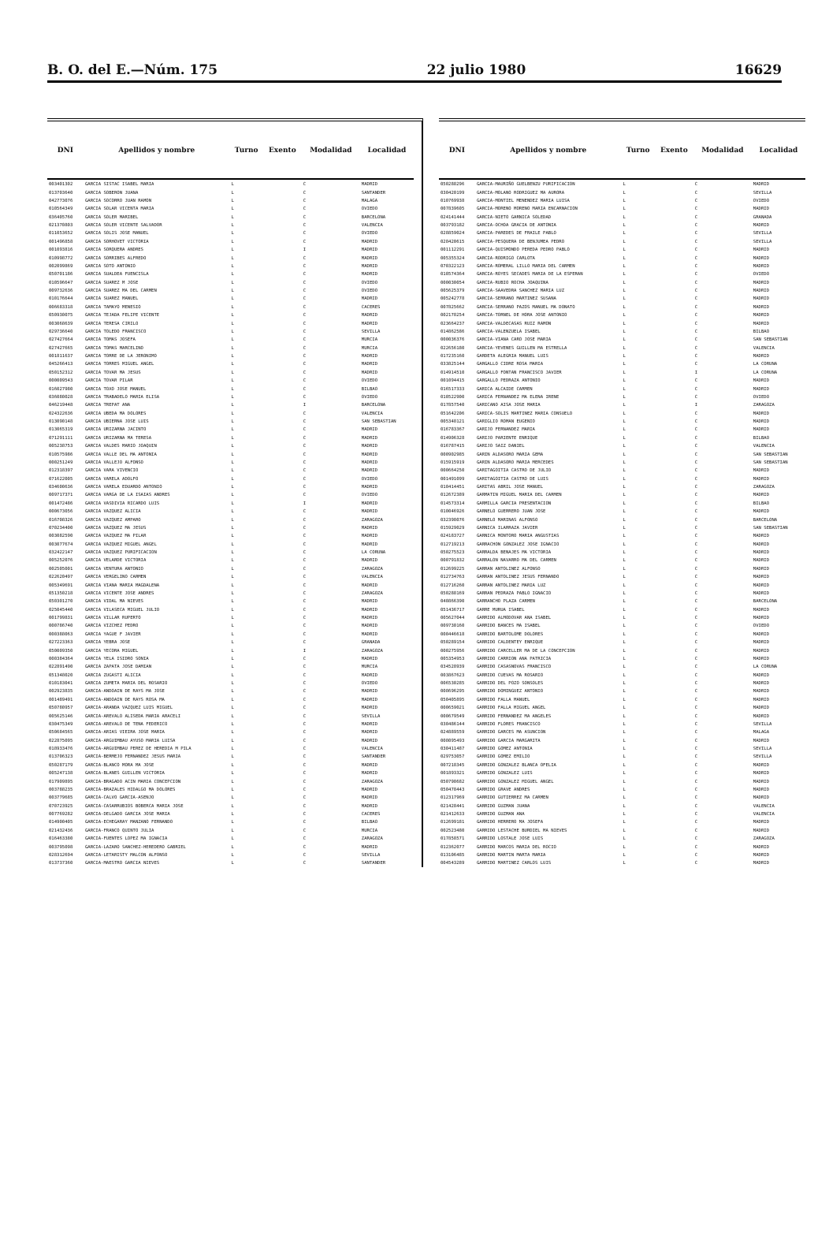B. O. del E.—Núm. 175 22 julio 1980 16629
| DNI | Apellidos y nombre | Turno | Exento | Modalidad | Localidad |
| --- | --- | --- | --- | --- | --- |
| 003401302 | GARCIA SISTAC ISABEL MARIA | L | | C | MADRID |
| 013703640 | GARCIA SOBERON JUANA | L | | C | SANTANDER |
| 042773076 | GARCIA SOCORRO JUAN RAMON | L | | C | MALAGA |
| 010564349 | GARCIA SOLAR VICENTA MARIA | L | | C | OVIEDO |
| 036405760 | GARCIA SOLER MARIBEL | L | | C | BARCELONA |
| 021370803 | GARCIA SOLER VICENTE SALVADOR | L | | C | VALENCIA |
| 011053652 | GARCIA SOLIS JOSE MANUEL | L | | C | OVIEDO |
| 001496858 | GARCIA SORHOVET VICTORIA | L | | C | MADRID |
| 001093816 | GARCIA SORQUERA ANDRES | L | | I | MADRID |
| 010998772 | GARCIA SORRIBES ALFREDO | L | | C | MADRID |
| 002099869 | GARCIA SOTO ANTONIO | L | | C | MADRID |
| 050701186 | GARCIA SUALDEA FUENCISLA | L | | C | MADRID |
| 010596647 | GARCIA SUAREZ M JOSE | L | | C | OVIEDO |
| 009732636 | GARCIA SUAREZ MA DEL CARMEN | L | | C | OVIEDO |
| 010176644 | GARCIA SUAREZ MANUEL | L | | C | MADRID |
| 006683318 | GARCIA TAMAYO MENESIO | L | | C | CACERES |
| 050930075 | GARCIA TEJADA FELIPE VICENTE | L | | C | MADRID |
| 003068639 | GARCIA TERESA CIRILO | L | | C | MADRID |
| 029736640 | GARCIA TOLEDO FRANCISCO | L | | C | SEVILLA |
| 027427664 | GARCIA TOMAS JOSEFA | L | | C | MURCIA |
| 027427665 | GARCIA TOMAS MARCELINO | L | | C | MURCIA |
| 001811637 | GARCIA TORRE DE LA JERONIMO | L | | C | MADRID |
| 045266413 | GARCIA TORRES MIGUEL ANGEL | L | | C | MADRID |
| 050152312 | GARCIA TOVAR MA JESUS | L | | C | MADRID |
| 000009543 | GARCIA TOVAR PILAR | L | | C | OVIEDO |
| 016027980 | GARCIA TOXO JOSE MANUEL | L | | C | BILBAO |
| 036080028 | GARCIA TRABADELO MARIA ELISA | L | | C | OVIEDO |
| 046219448 | GARCIA TREPAT ANA | L | | I | BARCELONA |
| 024322636 | GARCIA UBEDA MA DOLORES | L | | C | VALENCIA |
| 013090148 | GARCIA UBIERNA JOSE LUIS | L | | C | SAN SEBASTIAN |
| 013065319 | GARCIA URIZARNA JACINTO | L | | C | MADRID |
| 071291111 | GARCIA URIZARNA MA TERESA | L | | C | MADRID |
| 005238753 | GARCIA VALDES MARIO JOAQUIN | L | | C | MADRID |
| 010575986 | GARCIA VALLE DEL MA ANTONIA | L | | C | MADRID |
| 000251249 | GARCIA VALLEJO ALFONSO | L | | C | MADRID |
| 012318397 | GARCIA VARA VIVENCIO | L | | C | MADRID |
| 071622005 | GARCIA VARELA ADOLFO | L | | C | OVIEDO |
| 034600636 | GARCIA VARELA EDUARDO ANTONIO | L | | C | MADRID |
| 009717371 | GARCIA VARGA DE LA ISAIAS ANDRES | L | | C | OVIEDO |
| 001472486 | GARCIA VASDIVIA RICARDO LUIS | L | | I | MADRID |
| 000673056 | GARCIA VAZQUEZ ALICIA | L | | C | MADRID |
| 016708326 | GARCIA VAZQUEZ AMPARO | L | | C | ZARAGOZA |
| 070234400 | GARCIA VAZQUEZ MA JESUS | L | | C | MADRID |
| 003082590 | GARCIA VAZQUEZ MA PILAR | L | | C | MADRID |
| 003077674 | GARCIA VAZQUEZ MIGUEL ANGEL | L | | C | MADRID |
| 032422147 | GARCIA VAZQUEZ PURIFICACION | L | | C | LA CORUNA |
| 005252076 | GARCIA VELARDE VICTORIA | L | | C | MADRID |
| 002505001 | GARCIA VENTURA ANTONIO | L | | C | ZARAGOZA |
| 022620497 | GARCIA VERGELINO CARMEN | L | | C | VALENCIA |
| 005349691 | GARCIA VIANA MARIA MAGDALENA | L | | C | MADRID |
| 051350218 | GARCIA VICENTE JOSE ANDRES | L | | C | ZARAGOZA |
| 050301270 | GARCIA VIDAL MA NIEVES | L | | C | MADRID |
| 025045440 | GARCIA VILASECA MIGUEL JULIO | L | | C | MADRID |
| 001799831 | GARCIA VILLAR RUPERTO | L | | C | MADRID |
| 000786740 | GARCIA VIZCHEZ PEDRO | L | | C | MADRID |
| 000388063 | GARCIA YAGUE F JAVIER | L | | C | MADRID |
| 027223363 | GARCIA YEBRA JOSE | L | | C | GRANADA |
| 050009350 | GARCIA YECORA MIGUEL | L | | I | ZARAGOZA |
| 000384364 | GARCIA YELA ISIDRO SONIA | L | | C | MADRID |
| 022891490 | GARCIA ZAPATA JOSE DAMIAN | L | | C | MURCIA |
| 051348020 | GARCIA ZUGASTI ALICIA | L | | C | MADRID |
| 010183041 | GARCIA ZUMETA MARIA DEL ROSARIO | L | | C | OVIEDO |
| 002923835 | GARCIA-ANDOAIN DE RAYS MA JOSE | L | | C | MADRID |
| 001489491 | GARCIA-ANDOAIN DE RAYS ROSA MA | L | | C | MADRID |
| 050780957 | GARCIA-ARANDA VAZQUEZ LUIS MIGUEL | L | | C | MADRID |
| 005625146 | GARCIA-AREVALO ALISEDA MARIA ARACELI | L | | C | SEVILLA |
| 030475349 | GARCIA-AREVALO DE TENA FEDERICO | L | | C | MADRID |
| 050684565 | GARCIA-ARIAS VIEIRA JOSE MARIA | L | | C | MADRID |
| 022875095 | GARCIA-ARGUIMBAU AYUSO MARIA LUISA | L | | C | MADRID |
| 018933476 | GARCIA-ARGUIMBAU PEREZ DE HEREDIA M PILA | L | | C | VALENCIA |
| 013706323 | GARCIA-BERMEJO FERNANDEZ JESUS MARIA | L | | C | SANTANDER |
| 050287179 | GARCIA-BLANCO MORA MA JOSE | L | | C | MADRID |
| 005247138 | GARCIA-BLANES GUILLEN VICTORIA | L | | C | MADRID |
| 017909895 | GARCIA-BRAGADO ACIN MARIA CONCEPCION | L | | C | ZARAGOZA |
| 003788235 | GARCIA-BRAZALES HIDALGO MA DOLORES | L | | C | MADRID |
| 003779685 | GARCIA-CALVO GARCIA-ASENJO | L | | C | MADRID |
| 070723925 | GARCIA-CASARRUBIOS BOBERCA MARIA JOSE | L | | C | MADRID |
| 007769282 | GARCIA-DELGADO GARCIA JOSE MARIA | L | | C | CACERES |
| 014900405 | GARCIA-ECHEGARAY MANZANO FERNANDO | L | | C | BILBAO |
| 021432436 | GARCIA-FRANCO QUINTO JULIA | L | | C | MURCIA |
| 016463380 | GARCIA-FUENTES LOPEZ MA IGNACIA | L | | C | ZARAGOZA |
| 003795098 | GARCIA-LAZARO SANCHEZ-HEREDERO GABRIEL | L | | C | MADRID |
| 028312694 | GARCIA-LETARISTY MALCON ALFONSO | L | | C | SEVILLA |
| 013737360 | GARCIA-MAESTRO GARCIA NIEVES | L | | C | SANTANDER |
| DNI | Apellidos y nombre | Turno | Exento | Modalidad | Localidad |
| --- | --- | --- | --- | --- | --- |
| 050288296 | GARCIA-MAURIÑO GUELBENZU PURIFICACION | L | | C | MADRID |
| 030420199 | GARCIA-MOLANO RODRIGUEZ MA AURORA | L | | C | SEVILLA |
| 010769938 | GARCIA-MONTIEL MENENDEZ MARIA LUISA | L | | C | OVIEDO |
| 007839605 | GARCIA-MORENO MORENO MARIA ENCARNACION | L | | C | MADRID |
| 024141444 | GARCIA-NIETO GARNICA SOLEDAD | L | | C | GRANADA |
| 003793182 | GARCIA-OCHOA GRACIA DE ANTONIA | L | | C | MADRID |
| 028859024 | GARCIA-PAREDES DE FRAILE PABLO | L | | C | SEVILLA |
| 028420615 | GARCIA-PESQUERA DE BENJUMEA PEDRO | L | | C | SEVILLA |
| 001112291 | GARCIA-QUISMONDO PEREDA PEDRO PABLO | L | | C | MADRID |
| 005355324 | GARCIA-RODRIGO CARLOTA | L | | C | MADRID |
| 070322123 | GARCIA-ROMERAL LILLO MARIA DEL CARMEN | L | | C | MADRID |
| 010574364 | GARCIA-ROYES SECADES MARIA DE LA ESPERAN | L | | C | OVIEDO |
| 000030054 | GARCIA-RUBIO ROCHA JOAQUINA | L | | C | MADRID |
| 005625379 | GARCIA-SAAVEDRA SANCHEZ MARIA LUZ | L | | C | MADRID |
| 005242778 | GARCIA-SERRANO MARTINEZ SUSANA | L | | C | MADRID |
| 007825662 | GARCIA-SERRANO PAZOS MANUEL MA DONATO | L | | C | MADRID |
| 002178254 | GARCIA-TORNEL DE HORA JOSE ANTONIO | L | | C | MADRID |
| 023664237 | GARCIA-VALDECASAS RUIZ RAMON | L | | C | MADRID |
| 014862586 | GARCIA-VALENZUELA ISABEL | L | | C | BILBAO |
| 000036376 | GARCIA-VIANA CARO JOSE MARIA | L | | C | SAN SEBASTIAN |
| 022656180 | GARCIA-YEVENES GUILLEN MA ESTRELLA | L | | C | VALENCIA |
| 017235160 | GARDETA ALEGRIA MANUEL LUIS | L | | C | MADRID |
| 033825144 | GARGALLO CIDRE ROSA MARIA | L | | C | LA CORUNA |
| 014914510 | GARGALLO FONTAN FRANCISCO JAVIER | L | | I | LA CORUNA |
| 001094415 | GARGALLO PEDRAZA ANTONIO | L | | C | MADRID |
| 016517333 | GARICA ALCAIDE CARMEN | L | | C | MADRID |
| 010522900 | GARICA FERNANDEZ MA ELENA IRENE | L | | C | OVIEDO |
| 017857540 | GARICANO AISA JOSE MARIA | L | | I | ZARAGOZA |
| 051642206 | GARICA-SOLIS MARTINEZ MARIA CONSUELO | L | | C | MADRID |
| 005348121 | GARIGLIO ROMAN EUGENIO | L | | C | MADRID |
| 016783367 | GARIJO FERNANDEZ MARIA | L | | C | MADRID |
| 014906328 | GARIJO PARIENTE ENRIQUE | L | | C | BILBAO |
| 016787415 | GARIJO SAIZ DANIEL | L | | C | VALENCIA |
| 000902985 | GARIN ALDASORO MARIA GEMA | L | | C | SAN SEBASTIAN |
| 015915919 | GARIN ALDASORO MARIA MERCEDES | L | | C | SAN SEBASTIAN |
| 000664250 | GARITAGOITIA CASTRO DE JULIO | L | | C | MADRID |
| 001491099 | GARITAGOITIA CASTRO DE LUIS | L | | C | MADRID |
| 010414451 | GARITAS ABRIL JOSE MANUEL | L | | C | ZARAGOZA |
| 012672389 | GARMATIN MIGUEL MARIA DEL CARMEN | L | | C | MADRID |
| 014573314 | GARMILLA GARCIA PRESENTACION | L | | C | BILBAO |
| 010046926 | GARNELO GUERRERO JUAN JOSE | L | | C | MADRID |
| 032398076 | GARNELO MARINAS ALFONSO | L | | C | BARCELONA |
| 015929029 | GARNICA ILARRAZA JAVIER | L | | C | SAN SEBASTIAN |
| 024183727 | GARNICA MONTORO MARIA ANGUSTIAS | L | | C | MADRID |
| 012719213 | GARRACHON GONZALEZ JOSE IGNACIO | L | | C | MADRID |
| 050275523 | GARRALDA BENAJES MA VICTORIA | L | | C | MADRID |
| 000791832 | GARRALON NAVARRO MA DEL CARMEN | L | | C | MADRID |
| 012699225 | GARRAN ANTOLINEZ ALFONSO | L | | C | MADRID |
| 012734763 | GARRAN ANTOLINEZ JESUS FERNANDO | L | | C | MADRID |
| 012716260 | GARRAN ANTOLINEZ MARIA LUZ | L | | C | MADRID |
| 050288169 | GARRAN PEDRAZA PABLO IGNACIO | L | | C | MADRID |
| 040866390 | GARRANCHO PLAZA CARMEN | L | | C | BARCELONA |
| 051436717 | GARRE MURUA ISABEL | L | | C | MADRID |
| 005627044 | GARRIDO ALMODOVAR ANA ISABEL | L | | C | MADRID |
| 009730160 | GARRIDO BANCES MA ISABEL | L | | C | OVIEDO |
| 000446618 | GARRIDO BARTOLOME DOLORES | L | | C | MADRID |
| 050289154 | GARRIDO CALDENTEY ENRIQUE | L | | C | MADRID |
| 000275956 | GARRIDO CARCELLER MA DE LA CONCEPCION | L | | C | MADRID |
| 005354953 | GARRIDO CARRION ANA PATRICIA | L | | C | MADRID |
| 034528939 | GARRIDO CASASNOVAS FRANCISCO | L | | C | LA CORUNA |
| 003867623 | GARRIDO CUEVAS MA ROSARIO | L | | C | MADRID |
| 006530285 | GARRIDO DEL POZO SONSOLES | L | | C | MADRID |
| 008696295 | GARRIDO DOMINGUEZ ANTONIO | L | | C | MADRID |
| 050405895 | GARRIDO FALLA MANUEL | L | | C | MADRID |
| 000659021 | GARRIDO FALLA MIGUEL ANGEL | L | | C | MADRID |
| 000679549 | GARRIDO FERNANDEZ MA ANGELES | L | | C | MADRID |
| 030486144 | GARRIDO FLORES FRANCISCO | L | | C | SEVILLA |
| 024889559 | GARRIDO GARCES MA ASUNCION | L | | C | MALAGA |
| 008095493 | GARRIDO GARCIA MARGARITA | L | | C | MADRID |
| 030411487 | GARRIDO GOMEZ ANTONIA | L | | C | SEVILLA |
| 029753057 | GARRIDO GOMEZ EMILIO | L | | C | SEVILLA |
| 007218345 | GARRIDO GONZALEZ BLANCA OFELIA | L | | C | MADRID |
| 001893321 | GARRIDO GONZALEZ LUIS | L | | C | MADRID |
| 050798682 | GARRIDO GONZALEZ MIGUEL ANGEL | L | | C | MADRID |
| 050478443 | GARRIDO GRAVE ANDRES | L | | C | MADRID |
| 012317969 | GARRIDO GUTIERREZ MA CARMEN | L | | C | MADRID |
| 021428441 | GARRIDO GUZMAN JUANA | L | | C | VALENCIA |
| 021412633 | GARRIDO GUZMAN ANA | L | | C | VALENCIA |
| 012699181 | GARRIDO HERRERO MA JOSEFA | L | | C | MADRID |
| 002523480 | GARRIDO LESTACHE BURDIEL MA NIEVES | L | | C | MADRID |
| 017858571 | GARRIDO LOSTALE JOSE LUIS | L | | C | ZARAGOZA |
| 012362077 | GARRIDO MARCOS MARIA DEL ROCIO | L | | C | MADRID |
| 013106485 | GARRIDO MARTIN MARTA MARIA | L | | C | MADRID |
| 004543289 | GARRIDO MARTINEZ CARLOS LUIS | L | | C | MADRID |